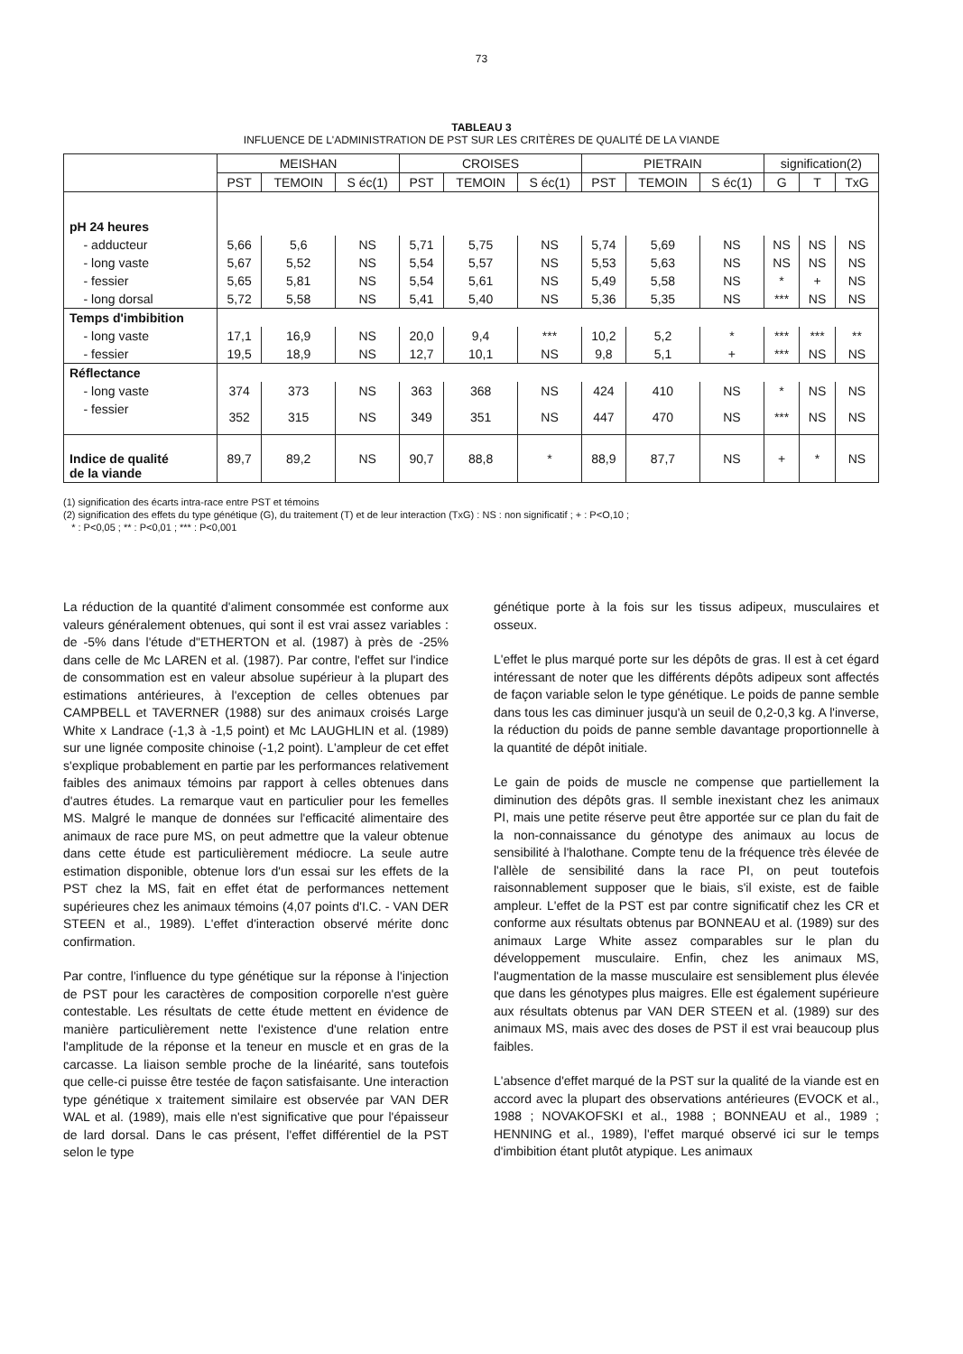73
TABLEAU 3
INFLUENCE DE L'ADMINISTRATION DE PST SUR LES CRITÈRES DE QUALITÉ DE LA VIANDE
| | MEISHAN | | | CROISES | | | PIETRAIN | | | signification(2) | | |
| --- | --- | --- | --- | --- | --- | --- | --- | --- | --- | --- | --- | --- |
| | PST | TEMOIN | S éc(1) | PST | TEMOIN | S éc(1) | PST | TEMOIN | S éc(1) | G | T | TxG |
| pH 24 heures | | | | | | | | | | | | |
| - adducteur | 5,66 | 5,6 | NS | 5,71 | 5,75 | NS | 5,74 | 5,69 | NS | NS | NS | NS |
| - long vaste | 5,67 | 5,52 | NS | 5,54 | 5,57 | NS | 5,53 | 5,63 | NS | NS | NS | NS |
| - fessier | 5,65 | 5,81 | NS | 5,54 | 5,61 | NS | 5,49 | 5,58 | NS | * | + | NS |
| - long dorsal | 5,72 | 5,58 | NS | 5,41 | 5,40 | NS | 5,36 | 5,35 | NS | *** | NS | NS |
| Temps d'imbibition | | | | | | | | | | | | |
| - long vaste | 17,1 | 16,9 | NS | 20,0 | 9,4 | *** | 10,2 | 5,2 | * | *** | *** | ** |
| - fessier | 19,5 | 18,9 | NS | 12,7 | 10,1 | NS | 9,8 | 5,1 | + | *** | NS | NS |
| Réflectance | | | | | | | | | | | | |
| - long vaste | 374 | 373 | NS | 363 | 368 | NS | 424 | 410 | NS | * | NS | NS |
| - fessier | 352 | 315 | NS | 349 | 351 | NS | 447 | 470 | NS | *** | NS | NS |
| Indice de qualité de la viande | 89,7 | 89,2 | NS | 90,7 | 88,8 | * | 88,9 | 87,7 | NS | + | * | NS |
(1) signification des écarts intra-race entre PST et témoins
(2) signification des effets du type génétique (G), du traitement (T) et de leur interaction (TxG) : NS : non significatif ; + : P<O,10 ;
* : P<0,05 ; ** : P<0,01 ; *** : P<0,001
La réduction de la quantité d'aliment consommée est conforme aux valeurs généralement obtenues, qui sont il est vrai assez variables : de -5% dans l'étude d"ETHERTON et al. (1987) à près de -25% dans celle de Mc LAREN et al. (1987). Par contre, l'effet sur l'indice de consommation est en valeur absolue supérieur à la plupart des estimations antérieures, à l'exception de celles obtenues par CAMPBELL et TAVERNER (1988) sur des animaux croisés Large White x Landrace (-1,3 à -1,5 point) et Mc LAUGHLIN et al. (1989) sur une lignée composite chinoise (-1,2 point). L'ampleur de cet effet s'explique probablement en partie par les performances relativement faibles des animaux témoins par rapport à celles obtenues dans d'autres études. La remarque vaut en particulier pour les femelles MS. Malgré le manque de données sur l'efficacité alimentaire des animaux de race pure MS, on peut admettre que la valeur obtenue dans cette étude est particulièrement médiocre. La seule autre estimation disponible, obtenue lors d'un essai sur les effets de la PST chez la MS, fait en effet état de performances nettement supérieures chez les animaux témoins (4,07 points d'I.C. - VAN DER STEEN et al., 1989). L'effet d'interaction observé mérite donc confirmation.
Par contre, l'influence du type génétique sur la réponse à l'injection de PST pour les caractères de composition corporelle n'est guère contestable. Les résultats de cette étude mettent en évidence de manière particulièrement nette l'existence d'une relation entre l'amplitude de la réponse et la teneur en muscle et en gras de la carcasse. La liaison semble proche de la linéarité, sans toutefois que celle-ci puisse être testée de façon satisfaisante. Une interaction type génétique x traitement similaire est observée par VAN DER WAL et al. (1989), mais elle n'est significative que pour l'épaisseur de lard dorsal. Dans le cas présent, l'effet différentiel de la PST selon le type
génétique porte à la fois sur les tissus adipeux, musculaires et osseux.
L'effet le plus marqué porte sur les dépôts de gras. Il est à cet égard intéressant de noter que les différents dépôts adipeux sont affectés de façon variable selon le type génétique. Le poids de panne semble dans tous les cas diminuer jusqu'à un seuil de 0,2-0,3 kg. A l'inverse, la réduction du poids de panne semble davantage proportionnelle à la quantité de dépôt initiale.
Le gain de poids de muscle ne compense que partiellement la diminution des dépôts gras. Il semble inexistant chez les animaux PI, mais une petite réserve peut être apportée sur ce plan du fait de la non-connaissance du génotype des animaux au locus de sensibilité à l'halothane. Compte tenu de la fréquence très élevée de l'allèle de sensibilité dans la race PI, on peut toutefois raisonnablement supposer que le biais, s'il existe, est de faible ampleur. L'effet de la PST est par contre significatif chez les CR et conforme aux résultats obtenus par BONNEAU et al. (1989) sur des animaux Large White assez comparables sur le plan du développement musculaire. Enfin, chez les animaux MS, l'augmentation de la masse musculaire est sensiblement plus élevée que dans les génotypes plus maigres. Elle est également supérieure aux résultats obtenus par VAN DER STEEN et al. (1989) sur des animaux MS, mais avec des doses de PST il est vrai beaucoup plus faibles.
L'absence d'effet marqué de la PST sur la qualité de la viande est en accord avec la plupart des observations antérieures (EVOCK et al., 1988 ; NOVAKOFSKI et al., 1988 ; BONNEAU et al., 1989 ; HENNING et al., 1989), l'effet marqué observé ici sur le temps d'imbibition étant plutôt atypique. Les animaux